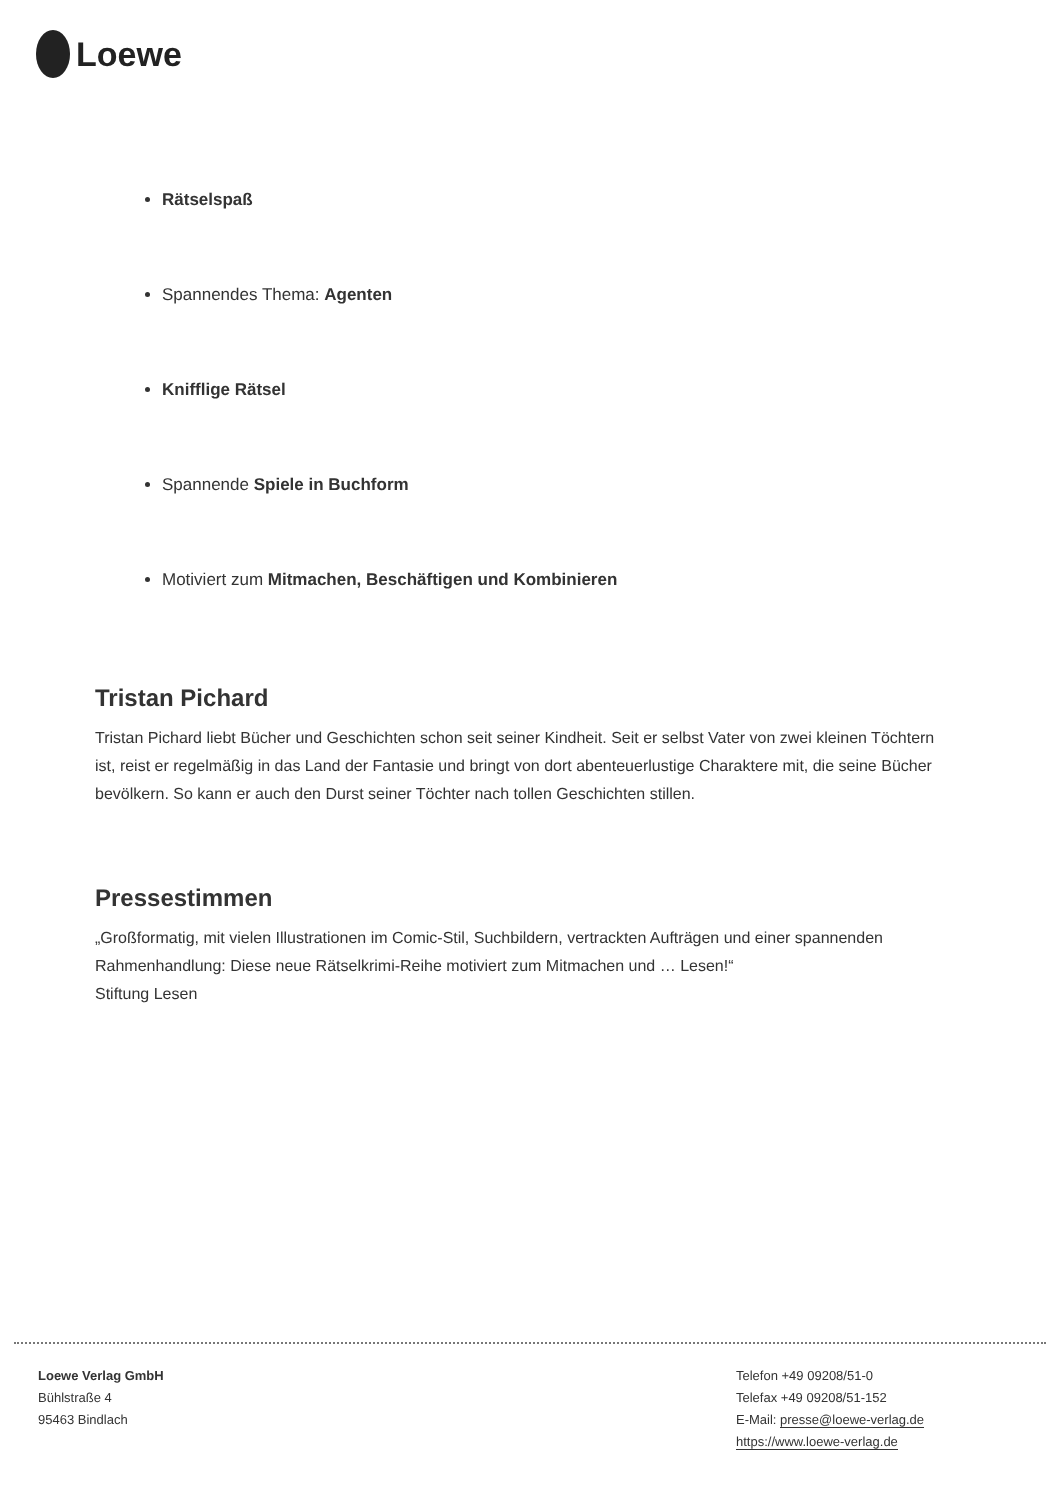Loewe
Rätselspaß
Spannendes Thema: Agenten
Knifflige Rätsel
Spannende Spiele in Buchform
Motiviert zum Mitmachen, Beschäftigen und Kombinieren
Tristan Pichard
Tristan Pichard liebt Bücher und Geschichten schon seit seiner Kindheit. Seit er selbst Vater von zwei kleinen Töchtern ist, reist er regelmäßig in das Land der Fantasie und bringt von dort abenteuerlustige Charaktere mit, die seine Bücher bevölkern. So kann er auch den Durst seiner Töchter nach tollen Geschichten stillen.
Pressestimmen
„Großformatig, mit vielen Illustrationen im Comic-Stil, Suchbildern, vertrackten Aufträgen und einer spannenden Rahmenhandlung: Diese neue Rätselkrimi-Reihe motiviert zum Mitmachen und … Lesen!“
Stiftung Lesen
Loewe Verlag GmbH
Bühlstraße 4
95463 Bindlach
Telefon +49 09208/51-0
Telefax +49 09208/51-152
E-Mail: presse@loewe-verlag.de
https://www.loewe-verlag.de